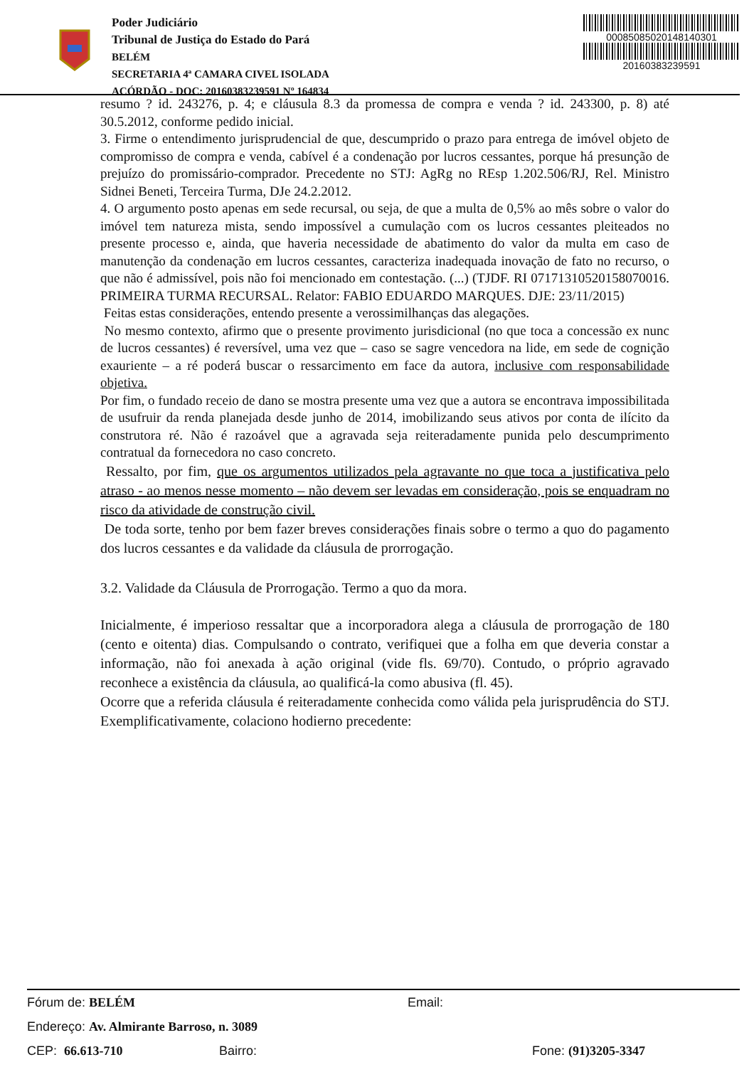Poder Judiciário
Tribunal de Justiça do Estado do Pará
BELÉM
SECRETARIA 4ª CAMARA CIVEL ISOLADA
ACÓRDÃO - DOC: 20160383239591 Nº 164834
00085085020148140301
20160383239591
resumo ? id. 243276, p. 4; e cláusula 8.3 da promessa de compra e venda ? id. 243300, p. 8) até 30.5.2012, conforme pedido inicial.
3. Firme o entendimento jurisprudencial de que, descumprido o prazo para entrega de imóvel objeto de compromisso de compra e venda, cabível é a condenação por lucros cessantes, porque há presunção de prejuízo do promissário-comprador. Precedente no STJ: AgRg no REsp 1.202.506/RJ, Rel. Ministro Sidnei Beneti, Terceira Turma, DJe 24.2.2012.
4. O argumento posto apenas em sede recursal, ou seja, de que a multa de 0,5% ao mês sobre o valor do imóvel tem natureza mista, sendo impossível a cumulação com os lucros cessantes pleiteados no presente processo e, ainda, que haveria necessidade de abatimento do valor da multa em caso de manutenção da condenação em lucros cessantes, caracteriza inadequada inovação de fato no recurso, o que não é admissível, pois não foi mencionado em contestação. (...) (TJDF. RI 07171310520158070016. PRIMEIRA TURMA RECURSAL. Relator: FABIO EDUARDO MARQUES. DJE: 23/11/2015)
Feitas estas considerações, entendo presente a verossimilhanças das alegações.
No mesmo contexto, afirmo que o presente provimento jurisdicional (no que toca a concessão ex nunc de lucros cessantes) é reversível, uma vez que – caso se sagre vencedora na lide, em sede de cognição exauriente – a ré poderá buscar o ressarcimento em face da autora, inclusive com responsabilidade objetiva.
Por fim, o fundado receio de dano se mostra presente uma vez que a autora se encontrava impossibilitada de usufruir da renda planejada desde junho de 2014, imobilizando seus ativos por conta de ilícito da construtora ré. Não é razoável que a agravada seja reiteradamente punida pelo descumprimento contratual da fornecedora no caso concreto.
Ressalto, por fim, que os argumentos utilizados pela agravante no que toca a justificativa pelo atraso - ao menos nesse momento – não devem ser levadas em consideração, pois se enquadram no risco da atividade de construção civil.
De toda sorte, tenho por bem fazer breves considerações finais sobre o termo a quo do pagamento dos lucros cessantes e da validade da cláusula de prorrogação.
3.2. Validade da Cláusula de Prorrogação. Termo a quo da mora.
Inicialmente, é imperioso ressaltar que a incorporadora alega a cláusula de prorrogação de 180 (cento e oitenta) dias. Compulsando o contrato, verifiquei que a folha em que deveria constar a informação, não foi anexada à ação original (vide fls. 69/70). Contudo, o próprio agravado reconhece a existência da cláusula, ao qualificá-la como abusiva (fl. 45).
Ocorre que a referida cláusula é reiteradamente conhecida como válida pela jurisprudência do STJ. Exemplificativamente, colaciono hodierno precedente:
Fórum de: BELÉM Email:
Endereço: Av. Almirante Barroso, n. 3089
CEP: 66.613-710 Bairro: Fone: (91)3205-3347